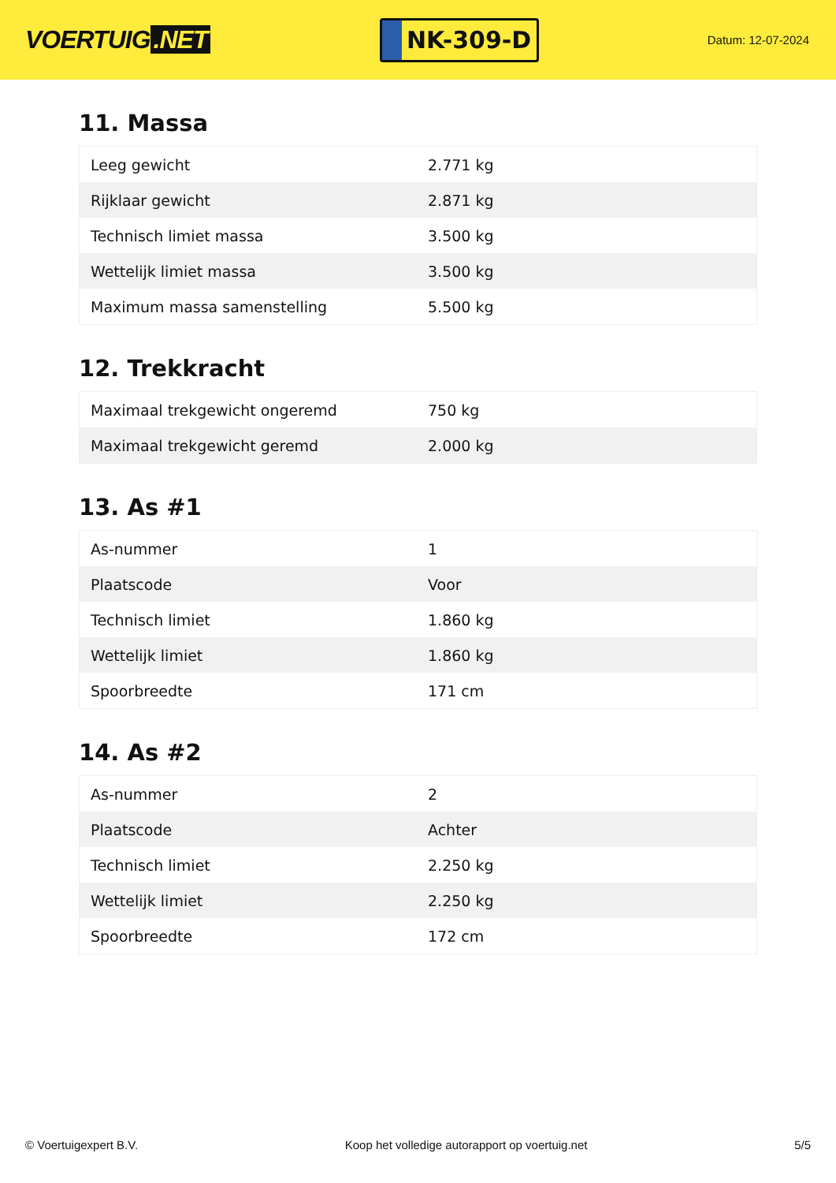VOERTUIG.NET
NK-309-D
Datum: 12-07-2024
11. Massa
| Leeg gewicht | 2.771 kg |
| Rijklaar gewicht | 2.871 kg |
| Technisch limiet massa | 3.500 kg |
| Wettelijk limiet massa | 3.500 kg |
| Maximum massa samenstelling | 5.500 kg |
12. Trekkracht
| Maximaal trekgewicht ongeremd | 750 kg |
| Maximaal trekgewicht geremd | 2.000 kg |
13. As #1
| As-nummer | 1 |
| Plaatscode | Voor |
| Technisch limiet | 1.860 kg |
| Wettelijk limiet | 1.860 kg |
| Spoorbreedte | 171 cm |
14. As #2
| As-nummer | 2 |
| Plaatscode | Achter |
| Technisch limiet | 2.250 kg |
| Wettelijk limiet | 2.250 kg |
| Spoorbreedte | 172 cm |
© Voertuigexpert B.V. Koop het volledige autorapport op voertuig.net 5/5